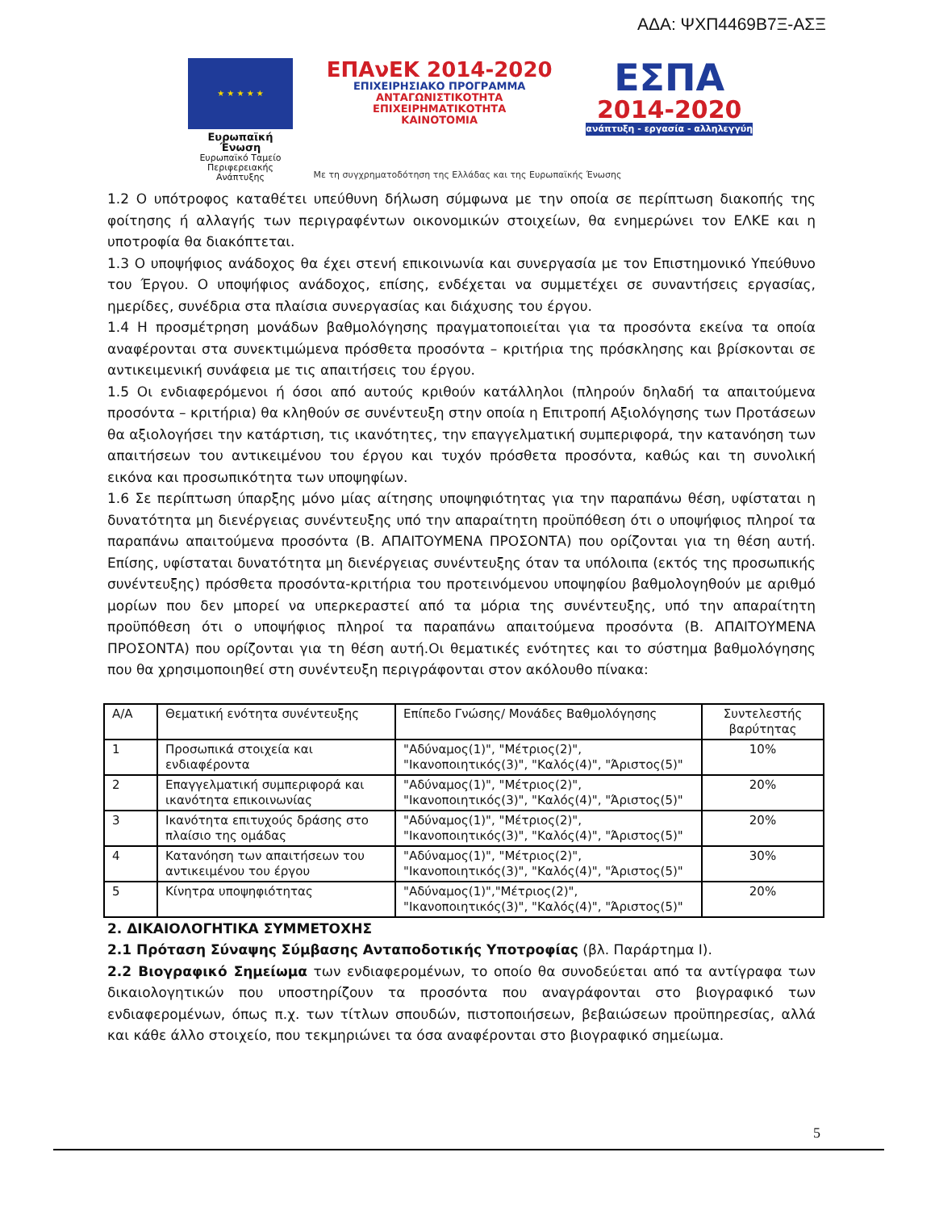ΑΔΑ: ΨΧΠ4469Β7Ξ-ΑΣΞ
★ ★ ★ ★ ★
Ευρωπαϊκή Ένωση
Ευρωπαϊκό Ταμείο
Περιφερειακής Ανάπτυξης
ΕΠΑνΕΚ 2014-2020
ΕΠΙΧΕΙΡΗΣΙΑΚΟ ΠΡΟΓΡΑΜΜΑ
ΑΝΤΑΓΩΝΙΣΤΙΚΟΤΗΤΑ
ΕΠΙΧΕΙΡΗΜΑΤΙΚΟΤΗΤΑ
ΚΑΙΝΟΤΟΜΙΑ
ΕΣΠΑ
2014-2020
ανάπτυξη - εργασία - αλληλεγγύη
Με τη συγχρηματοδότηση της Ελλάδας και της Ευρωπαϊκής Ένωσης
1.2 Ο υπότροφος καταθέτει υπεύθυνη δήλωση σύμφωνα με την οποία σε περίπτωση διακοπής της φοίτησης ή αλλαγής των περιγραφέντων οικονομικών στοιχείων, θα ενημερώνει τον ΕΛΚΕ και η υποτροφία θα διακόπτεται.
1.3 Ο υποψήφιος ανάδοχος θα έχει στενή επικοινωνία και συνεργασία με τον Επιστημονικό Υπεύθυνο του Έργου. Ο υποψήφιος ανάδοχος, επίσης, ενδέχεται να συμμετέχει σε συναντήσεις εργασίας, ημερίδες, συνέδρια στα πλαίσια συνεργασίας και διάχυσης του έργου.
1.4 Η προσμέτρηση μονάδων βαθμολόγησης πραγματοποιείται για τα προσόντα εκείνα τα οποία αναφέρονται στα συνεκτιμώμενα πρόσθετα προσόντα – κριτήρια της πρόσκλησης και βρίσκονται σε αντικειμενική συνάφεια με τις απαιτήσεις του έργου.
1.5 Οι ενδιαφερόμενοι ή όσοι από αυτούς κριθούν κατάλληλοι (πληρούν δηλαδή τα απαιτούμενα προσόντα – κριτήρια) θα κληθούν σε συνέντευξη στην οποία η Επιτροπή Αξιολόγησης των Προτάσεων θα αξιολογήσει την κατάρτιση, τις ικανότητες, την επαγγελματική συμπεριφορά, την κατανόηση των απαιτήσεων του αντικειμένου του έργου και τυχόν πρόσθετα προσόντα, καθώς και τη συνολική εικόνα και προσωπικότητα των υποψηφίων.
1.6 Σε περίπτωση ύπαρξης μόνο μίας αίτησης υποψηφιότητας για την παραπάνω θέση, υφίσταται η δυνατότητα μη διενέργειας συνέντευξης υπό την απαραίτητη προϋπόθεση ότι ο υποψήφιος πληροί τα παραπάνω απαιτούμενα προσόντα (Β. ΑΠΑΙΤΟΥΜΕΝΑ ΠΡΟΣΟΝΤΑ) που ορίζονται για τη θέση αυτή. Επίσης, υφίσταται δυνατότητα μη διενέργειας συνέντευξης όταν τα υπόλοιπα (εκτός της προσωπικής συνέντευξης) πρόσθετα προσόντα-κριτήρια του προτεινόμενου υποψηφίου βαθμολογηθούν με αριθμό μορίων που δεν μπορεί να υπερκεραστεί από τα μόρια της συνέντευξης, υπό την απαραίτητη προϋπόθεση ότι ο υποψήφιος πληροί τα παραπάνω απαιτούμενα προσόντα (Β. ΑΠΑΙΤΟΥΜΕΝΑ ΠΡΟΣΟΝΤΑ) που ορίζονται για τη θέση αυτή.Οι θεματικές ενότητες και το σύστημα βαθμολόγησης που θα χρησιμοποιηθεί στη συνέντευξη περιγράφονται στον ακόλουθο πίνακα:
| Α/Α | Θεματική ενότητα συνέντευξης | Επίπεδο Γνώσης/ Μονάδες Βαθμολόγησης | Συντελεστής βαρύτητας |
| --- | --- | --- | --- |
| 1 | Προσωπικά στοιχεία και ενδιαφέροντα | "Αδύναμος(1)", "Μέτριος(2)", "Ικανοποιητικός(3)", "Καλός(4)", "Άριστος(5)" | 10% |
| 2 | Επαγγελματική συμπεριφορά και ικανότητα επικοινωνίας | "Αδύναμος(1)", "Μέτριος(2)", "Ικανοποιητικός(3)", "Καλός(4)", "Άριστος(5)" | 20% |
| 3 | Ικανότητα επιτυχούς δράσης στο πλαίσιο της ομάδας | "Αδύναμος(1)", "Μέτριος(2)", "Ικανοποιητικός(3)", "Καλός(4)", "Άριστος(5)" | 20% |
| 4 | Κατανόηση των απαιτήσεων του αντικειμένου του έργου | "Αδύναμος(1)", "Μέτριος(2)", "Ικανοποιητικός(3)", "Καλός(4)", "Άριστος(5)" | 30% |
| 5 | Κίνητρα υποψηφιότητας | "Αδύναμος(1)","Μέτριος(2)", "Ικανοποιητικός(3)", "Καλός(4)", "Άριστος(5)" | 20% |
2. ΔΙΚΑΙΟΛΟΓΗΤΙΚΑ ΣΥΜΜΕΤΟΧΗΣ
2.1 Πρόταση Σύναψης Σύμβασης Ανταποδοτικής Υποτροφίας (βλ. Παράρτημα Ι).
2.2 Βιογραφικό Σημείωμα των ενδιαφερομένων, το οποίο θα συνοδεύεται από τα αντίγραφα των δικαιολογητικών που υποστηρίζουν τα προσόντα που αναγράφονται στο βιογραφικό των ενδιαφερομένων, όπως π.χ. των τίτλων σπουδών, πιστοποιήσεων, βεβαιώσεων προϋπηρεσίας, αλλά και κάθε άλλο στοιχείο, που τεκμηριώνει τα όσα αναφέρονται στο βιογραφικό σημείωμα.
5